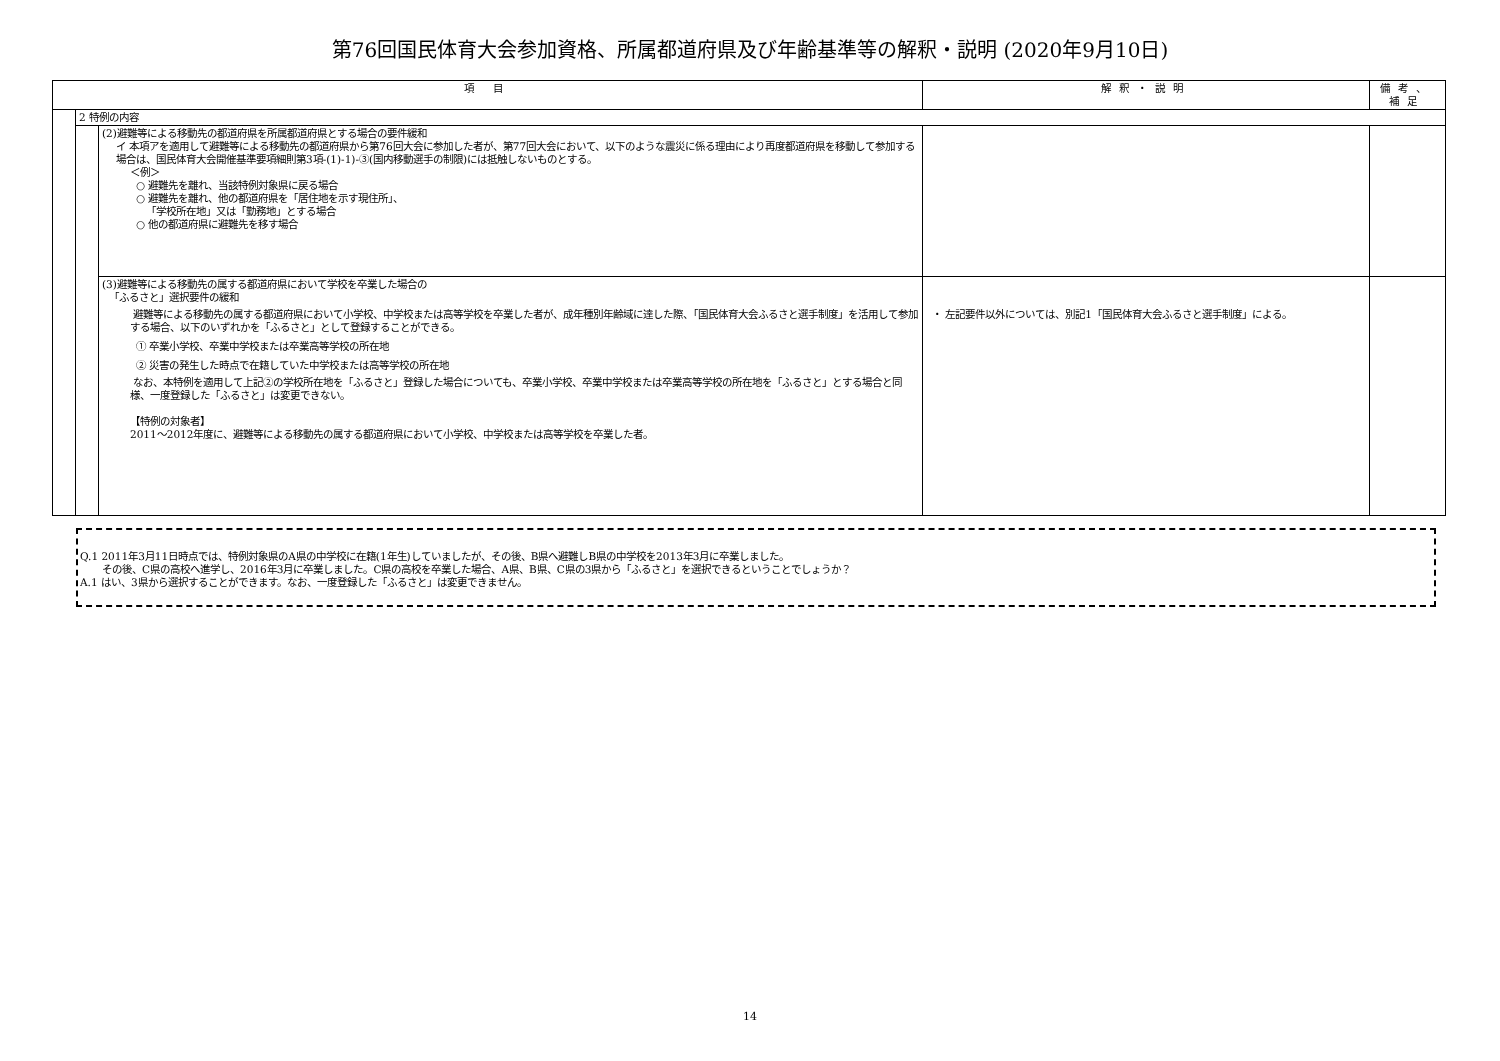第76回国民体育大会参加資格、所属都道府県及び年齢基準等の解釈・説明 (2020年9月10日)
| 項 目 | | | 解釈・説明 | 備考、補足 |
| --- | --- | --- | --- | --- |
| | 2 特例の内容 | | | |
| | | (2)避難等による移動先の都道府県を所属都道府県とする場合の要件緩和 イ 本項アを適用して避難等による移動先の都道府県から第76回大会に参加した者が、第77回大会において、以下のような震災に係る理由により再度都道府県を移動して参加する場合は、国民体育大会開催基準要項細則第3項-(1)-1)-③(国内移動選手の制限)には抵触しないものとする。 ＜例＞ ○ 避難先を離れ、当該特例対象県に戻る場合 ○ 避難先を離れ、他の都道府県を「居住地を示す現住所」、 「学校所在地」又は「勤務地」とする場合 ○ 他の都道府県に避難先を移す場合 | | |
| | | (3)避難等による移動先の属する都道府県において学校を卒業した場合の 「ふるさと」選択要件の緩和 避難等による移動先の属する都道府県において小学校、中学校または高等学校を卒業した者が、成年種別年齢域に達した際、「国民体育大会ふるさと選手制度」を活用して参加する場合、以下のいずれかを「ふるさと」として登録することができる。 ① 卒業小学校、卒業中学校または卒業高等学校の所在地 ② 災害の発生した時点で在籍していた中学校または高等学校の所在地 なお、本特例を適用して上記②の学校所在地を「ふるさと」登録した場合についても、卒業小学校、卒業中学校または卒業高等学校の所在地を「ふるさと」とする場合と同様、一度登録した「ふるさと」は変更できない。 【特例の対象者】 2011～2012年度に、避難等による移動先の属する都道府県において小学校、中学校または高等学校を卒業した者。 | ・ 左記要件以外については、別記1「国民体育大会ふるさと選手制度」による。 | |
Q.1 2011年3月11日時点では、特例対象県のA県の中学校に在籍(1年生)していましたが、その後、B県へ避難しB県の中学校を2013年3月に卒業しました。
その後、C県の高校へ進学し、2016年3月に卒業しました。C県の高校を卒業した場合、A県、B県、C県の3県から「ふるさと」を選択できるということでしょうか？
A.1 はい、3県から選択することができます。なお、一度登録した「ふるさと」は変更できません。
14